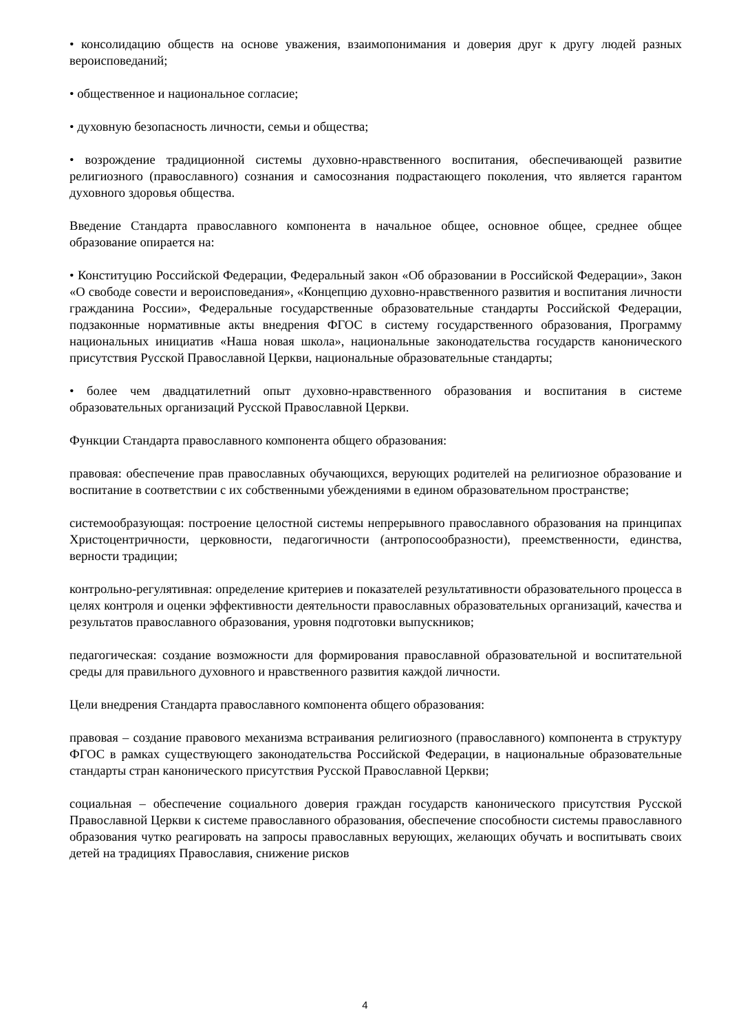• консолидацию обществ на основе уважения, взаимопонимания и доверия друг к другу людей разных вероисповеданий;
• общественное и национальное согласие;
• духовную безопасность личности, семьи и общества;
• возрождение традиционной системы духовно-нравственного воспитания, обеспечивающей развитие религиозного (православного) сознания и самосознания подрастающего поколения, что является гарантом духовного здоровья общества.
Введение Стандарта православного компонента в начальное общее, основное общее, среднее общее образование опирается на:
• Конституцию Российской Федерации, Федеральный закон «Об образовании в Российской Федерации», Закон «О свободе совести и вероисповедания», «Концепцию духовно-нравственного развития и воспитания личности гражданина России», Федеральные государственные образовательные стандарты Российской Федерации, подзаконные нормативные акты внедрения ФГОС в систему государственного образования, Программу национальных инициатив «Наша новая школа», национальные законодательства государств канонического присутствия Русской Православной Церкви, национальные образовательные стандарты;
• более чем двадцатилетний опыт духовно-нравственного образования и воспитания в системе образовательных организаций Русской Православной Церкви.
Функции Стандарта православного компонента общего образования:
правовая: обеспечение прав православных обучающихся, верующих родителей на религиозное образование и воспитание в соответствии с их собственными убеждениями в едином образовательном пространстве;
системообразующая: построение целостной системы непрерывного православного образования на принципах Христоцентричности, церковности, педагогичности (антропосообразности), преемственности, единства, верности традиции;
контрольно-регулятивная: определение критериев и показателей результативности образовательного процесса в целях контроля и оценки эффективности деятельности православных образовательных организаций, качества и результатов православного образования, уровня подготовки выпускников;
педагогическая: создание возможности для формирования православной образовательной и воспитательной среды для правильного духовного и нравственного развития каждой личности.
Цели внедрения Стандарта православного компонента общего образования:
правовая – создание правового механизма встраивания религиозного (православного) компонента в структуру ФГОС в рамках существующего законодательства Российской Федерации, в национальные образовательные стандарты стран канонического присутствия Русской Православной Церкви;
социальная – обеспечение социального доверия граждан государств канонического присутствия Русской Православной Церкви к системе православного образования, обеспечение способности системы православного образования чутко реагировать на запросы православных верующих, желающих обучать и воспитывать своих детей на традициях Православия, снижение рисков
4